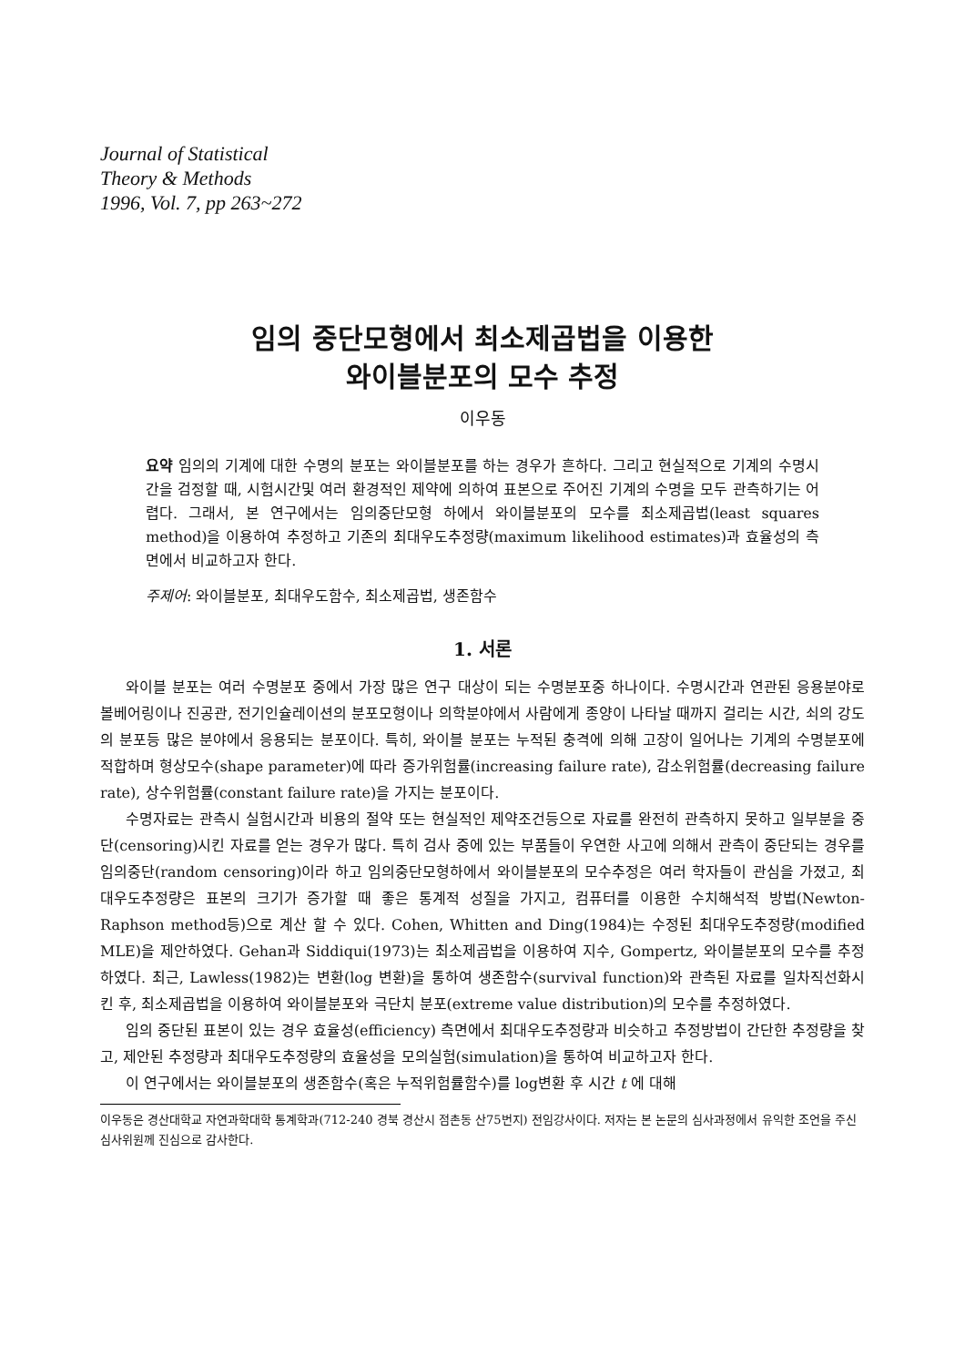Journal of Statistical
Theory & Methods
1996, Vol. 7, pp 263~272
임의 중단모형에서 최소제곱법을 이용한
와이블분포의 모수 추정
이우동
요약 임의의 기계에 대한 수명의 분포는 와이블분포를 하는 경우가 흔하다. 그리고 현실적으로 기계의 수명시간을 검정할 때, 시험시간및 여러 환경적인 제약에 의하여 표본으로 주어진 기계의 수명을 모두 관측하기는 어렵다. 그래서, 본 연구에서는 임의중단모형 하에서 와이블분포의 모수를 최소제곱법(least squares method)을 이용하여 추정하고 기존의 최대우도추정량(maximum likelihood estimates)과 효율성의 측면에서 비교하고자 한다.
주제어: 와이블분포, 최대우도함수, 최소제곱법, 생존함수
1. 서론
와이블 분포는 여러 수명분포 중에서 가장 많은 연구 대상이 되는 수명분포중 하나이다. 수명시간과 연관된 응용분야로 볼베어링이나 진공관, 전기인슐레이션의 분포모형이나 의학분야에서 사람에게 종양이 나타날 때까지 걸리는 시간, 쇠의 강도의 분포등 많은 분야에서 응용되는 분포이다. 특히, 와이블 분포는 누적된 충격에 의해 고장이 일어나는 기계의 수명분포에 적합하며 형상모수(shape parameter)에 따라 증가위험률(increasing failure rate), 감소위험률(decreasing failure rate), 상수위험률(constant failure rate)을 가지는 분포이다.
수명자료는 관측시 실험시간과 비용의 절약 또는 현실적인 제약조건등으로 자료를 완전히 관측하지 못하고 일부분을 중단(censoring)시킨 자료를 얻는 경우가 많다. 특히 검사 중에 있는 부품들이 우연한 사고에 의해서 관측이 중단되는 경우를 임의중단(random censoring)이라 하고 임의중단모형하에서 와이블분포의 모수추정은 여러 학자들이 관심을 가졌고, 최대우도추정량은 표본의 크기가 증가할 때 좋은 통계적 성질을 가지고, 컴퓨터를 이용한 수치해석적 방법(Newton-Raphson method등)으로 계산 할 수 있다. Cohen, Whitten and Ding(1984)는 수정된 최대우도추정량(modified MLE)을 제안하였다. Gehan과 Siddiqui(1973)는 최소제곱법을 이용하여 지수, Gompertz, 와이블분포의 모수를 추정하였다. 최근, Lawless(1982)는 변환(log 변환)을 통하여 생존함수(survival function)와 관측된 자료를 일차직선화시킨 후, 최소제곱법을 이용하여 와이블분포와 극단치 분포(extreme value distribution)의 모수를 추정하였다.
임의 중단된 표본이 있는 경우 효율성(efficiency) 측면에서 최대우도추정량과 비슷하고 추정방법이 간단한 추정량을 찾고, 제안된 추정량과 최대우도추정량의 효율성을 모의실험(simulation)을 통하여 비교하고자 한다.
이 연구에서는 와이블분포의 생존함수(혹은 누적위험률함수)를 log변환 후 시간 t 에 대해
이우동은 경산대학교 자연과학대학 통계학과(712-240 경북 경산시 점촌동 산75번지) 전임강사이다. 저자는 본 논문의 심사과정에서 유익한 조언을 주신 심사위원께 진심으로 감사한다.